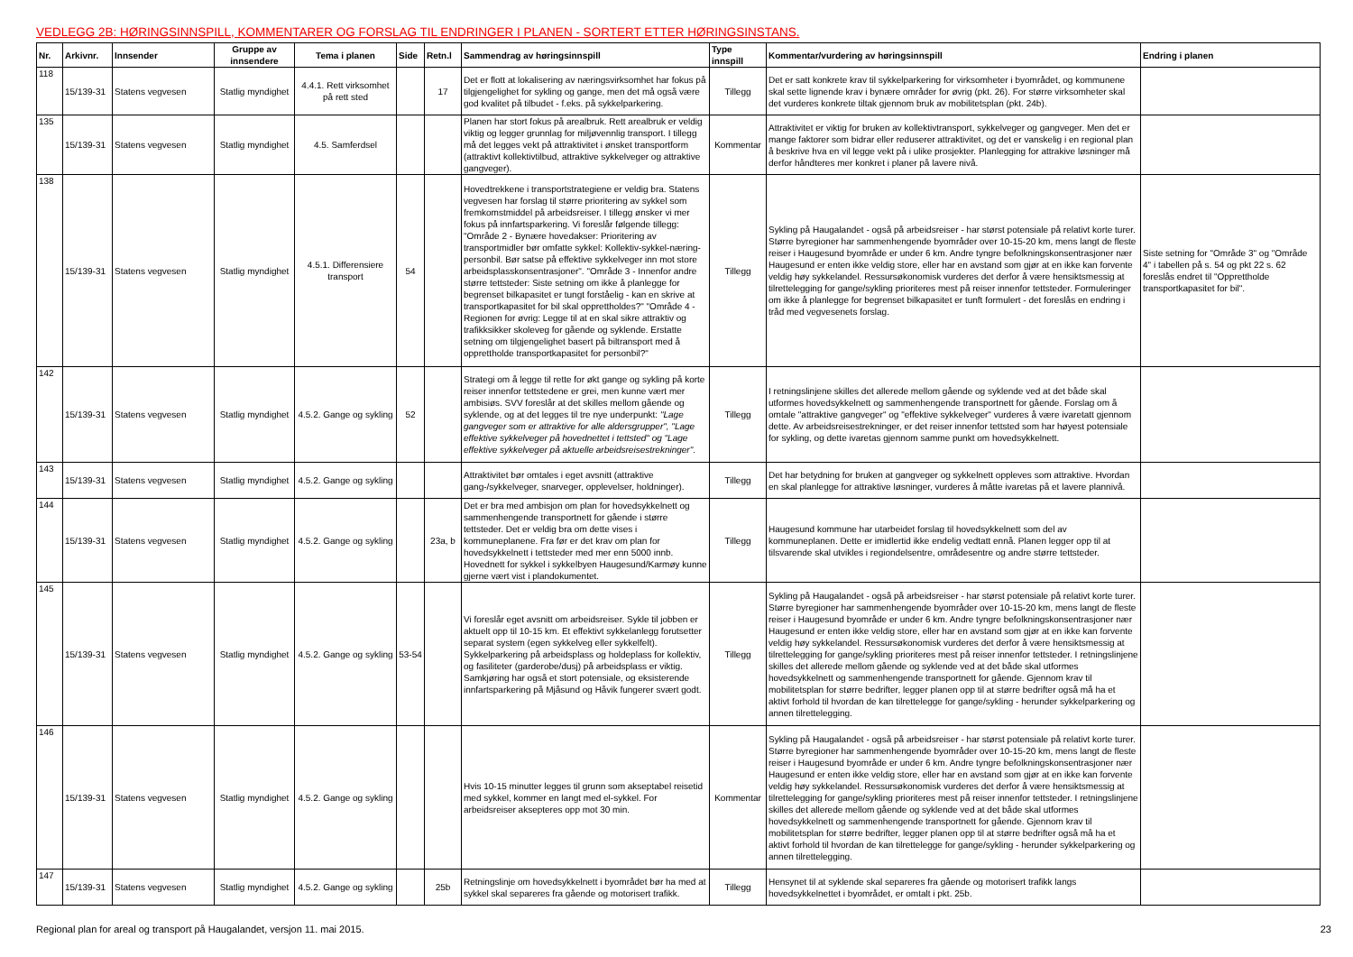VEDLEGG 2B: HØRINGSINNSPILL, KOMMENTARER OG FORSLAG TIL ENDRINGER I PLANEN - SORTERT ETTER HØRINGSINSTANS.
| Nr. | Arkivnr. | Innsender | Gruppe av innsendere | Tema i planen | Side | Retn.l | Sammendrag av høringsinnspill | Type innspill | Kommentar/vurdering av høringsinnspill | Endring i planen |
| --- | --- | --- | --- | --- | --- | --- | --- | --- | --- | --- |
| 118 | 15/139-31 | Statens vegvesen | Statlig myndighet | 4.4.1. Rett virksomhet på rett sted | | 17 | Det er flott at lokalisering av næringsvirksomhet har fokus på tilgjengelighet for sykling og gange, men det må også være god kvalitet på tilbudet - f.eks. på sykkelparkering. | Tillegg | Det er satt konkrete krav til sykkelparkering for virksomheter i byområdet, og kommunene skal sette lignende krav i bynære områder for øvrig (pkt. 26). For større virksomheter skal det vurderes konkrete tiltak gjennom bruk av mobilitetsplan (pkt. 24b). | |
| 135 | 15/139-31 | Statens vegvesen | Statlig myndighet | 4.5. Samferdsel | | | Planen har stort fokus på arealbruk. Rett arealbruk er veldig viktig og legger grunnlag for miljøvennlig transport. I tillegg må det legges vekt på attraktivitet i ønsket transportform (attraktivt kollektivtilbud, attraktive sykkelveger og attraktive gangveger). | Kommentar | Attraktivitet er viktig for bruken av kollektivtransport, sykkelveger og gangveger. Men det er mange faktorer som bidrar eller reduserer attraktivitet, og det er vanskelig i en regional plan å beskrive hva en vil legge vekt på i ulike prosjekter. Planlegging for attrakive løsninger må derfor håndteres mer konkret i planer på lavere nivå. | |
| 138 | 15/139-31 | Statens vegvesen | Statlig myndighet | 4.5.1. Differensiere transport | 54 | | Hovedtrekkene i transportstrategiene er veldig bra. Statens vegvesen har forslag til større prioritering av sykkel som fremkomstmiddel på arbeidsreiser. I tillegg ønsker vi mer fokus på innfartsparkering. Vi foreslår følgende tillegg: "Område 2 - Bynære hovedakser: Prioritering av transportmidler bør omfatte sykkel: Kollektiv-sykkel-næring-personbil. Bør satse på effektive sykkelveger inn mot store arbeidsplasskonsentrasjoner". "Område 3 - Innenfor andre større tettsteder: Siste setning om ikke å planlegge for begrenset bilkapasitet er tungt forståelig - kan en skrive at transportkapasitet for bil skal opprettholdes?" "Område 4 - Regionen for øvrig: Legge til at en skal sikre attraktiv og trafikksikker skoleveg for gående og syklende. Erstatte setning om tilgjengelighet basert på biltransport med å opprettholde transportkapasitet for personbil?" | Tillegg | Sykling på Haugalandet - også på arbeidsreiser - har størst potensiale på relativt korte turer. Større byregioner har sammenhengende byområder over 10-15-20 km, mens langt de fleste reiser i Haugesund byområde er under 6 km. Andre tyngre befolkningskonsentrasjoner nær Haugesund er enten ikke veldig store, eller har en avstand som gjør at en ikke kan forvente veldig høy sykkelandel. Ressursøkonomisk vurderes det derfor å være hensiktsmessig at tilrettelegging for gange/sykling prioriteres mest på reiser innenfor tettsteder. Formuleringer om ikke å planlegge for begrenset bilkapasitet er tunft formulert - det foreslås en endring i tråd med vegvesenets forslag. | Siste setning for "Område 3" og "Område 4" i tabellen på s. 54 og pkt 22 s. 62 foreslås endret til "Opprettholde transportkapasitet for bil". |
| 142 | 15/139-31 | Statens vegvesen | Statlig myndighet | 4.5.2. Gange og sykling | 52 | | Strategi om å legge til rette for økt gange og sykling på korte reiser innenfor tettstedene er grei, men kunne vært mer ambisiøs. SVV foreslår at det skilles mellom gående og syklende, og at det legges til tre nye underpunkt: "Lage gangveger som er attraktive for alle aldersgrupper", "Lage effektive sykkelveger på hovednettet i tettsted" og "Lage effektive sykkelveger på aktuelle arbeidsreisestrekninger" . | Tillegg | I retningslinjene skilles det allerede mellom gående og syklende ved at det både skal utformes hovedsykkelnett og sammenhengende transportnett for gående. Forslag om å omtale "attraktive gangveger" og "effektive sykkelveger" vurderes å være ivaretatt gjennom dette. Av arbeidsreisestrekninger, er det reiser innenfor tettsted som har høyest potensiale for sykling, og dette ivaretas gjennom samme punkt om hovedsykkelnett. | |
| 143 | 15/139-31 | Statens vegvesen | Statlig myndighet | 4.5.2. Gange og sykling | | | Attraktivitet bør omtales i eget avsnitt (attraktive gang-/sykkelveger, snarveger, opplevelser, holdninger). | Tillegg | Det har betydning for bruken at gangveger og sykkelnett oppleves som attraktive. Hvordan en skal planlegge for attraktive løsninger, vurderes å måtte ivaretas på et lavere plannivå. | |
| 144 | 15/139-31 | Statens vegvesen | Statlig myndighet | 4.5.2. Gange og sykling | | 23a, b | Det er bra med ambisjon om plan for hovedsykkelnett og sammenhengende transportnett for gående i større tettsteder. Det er veldig bra om dette vises i kommuneplanene. Fra før er det krav om plan for hovedsykkelnett i tettsteder med mer enn 5000 innb. Hovednett for sykkel i sykkelbyen Haugesund/Karmøy kunne gjerne vært vist i plandokumentet. | Tillegg | Haugesund kommune har utarbeidet forslag til hovedsykkelnett som del av kommuneplanen. Dette er imidlertid ikke endelig vedtatt ennå. Planen legger opp til at tilsvarende skal utvikles i regiondelsentre, områdesentre og andre større tettsteder. | |
| 145 | 15/139-31 | Statens vegvesen | Statlig myndighet | 4.5.2. Gange og sykling | 53-54 | | Vi foreslår eget avsnitt om arbeidsreiser. Sykle til jobben er aktuelt opp til 10-15 km. Et effektivt sykkelanlegg forutsetter separat system (egen sykkelveg eller sykkelfelt). Sykkelparkering på arbeidsplass og holdeplass for kollektiv, og fasiliteter (garderobe/dusj) på arbeidsplass er viktig. Samkjøring har også et stort potensiale, og eksisterende innfartsparkering på Mjåsund og Håvik fungerer svært godt. | Tillegg | Sykling på Haugalandet - også på arbeidsreiser - har størst potensiale på relativt korte turer. Større byregioner har sammenhengende byområder over 10-15-20 km, mens langt de fleste reiser i Haugesund byområde er under 6 km. Andre tyngre befolkningskonsentrasjoner nær Haugesund er enten ikke veldig store, eller har en avstand som gjør at en ikke kan forvente veldig høy sykkelandel. Ressursøkonomisk vurderes det derfor å være hensiktsmessig at tilrettelegging for gange/sykling prioriteres mest på reiser innenfor tettsteder. I retningslinjene skilles det allerede mellom gående og syklende ved at det både skal utformes hovedsykkelnett og sammenhengende transportnett for gående. Gjennom krav til mobilitetsplan for større bedrifter, legger planen opp til at større bedrifter også må ha et aktivt forhold til hvordan de kan tilrettelegge for gange/sykling - herunder sykkelparkering og annen tilrettelegging. | |
| 146 | 15/139-31 | Statens vegvesen | Statlig myndighet | 4.5.2. Gange og sykling | | | Hvis 10-15 minutter legges til grunn som akseptabel reisetid med sykkel, kommer en langt med el-sykkel. For arbeidsreiser aksepteres opp mot 30 min. | Kommentar | Sykling på Haugalandet - også på arbeidsreiser - har størst potensiale på relativt korte turer. Større byregioner har sammenhengende byområder over 10-15-20 km, mens langt de fleste reiser i Haugesund byområde er under 6 km. Andre tyngre befolkningskonsentrasjoner nær Haugesund er enten ikke veldig store, eller har en avstand som gjør at en ikke kan forvente veldig høy sykkelandel. Ressursøkonomisk vurderes det derfor å være hensiktsmessig at tilrettelegging for gange/sykling prioriteres mest på reiser innenfor tettsteder. I retningslinjene skilles det allerede mellom gående og syklende ved at det både skal utformes hovedsykkelnett og sammenhengende transportnett for gående. Gjennom krav til mobilitetsplan for større bedrifter, legger planen opp til at større bedrifter også må ha et aktivt forhold til hvordan de kan tilrettelegge for gange/sykling - herunder sykkelparkering og annen tilrettelegging. | |
| 147 | 15/139-31 | Statens vegvesen | Statlig myndighet | 4.5.2. Gange og sykling | | 25b | Retningslinje om hovedsykkelnett i byområdet bør ha med at sykkel skal separeres fra gående og motorisert trafikk. | Tillegg | Hensynet til at syklende skal separeres fra gående og motorisert trafikk langs hovedsykkelnettet i byområdet, er omtalt i pkt. 25b. | |
Regional plan for areal og transport på Haugalandet, versjon 11. mai 2015. 23